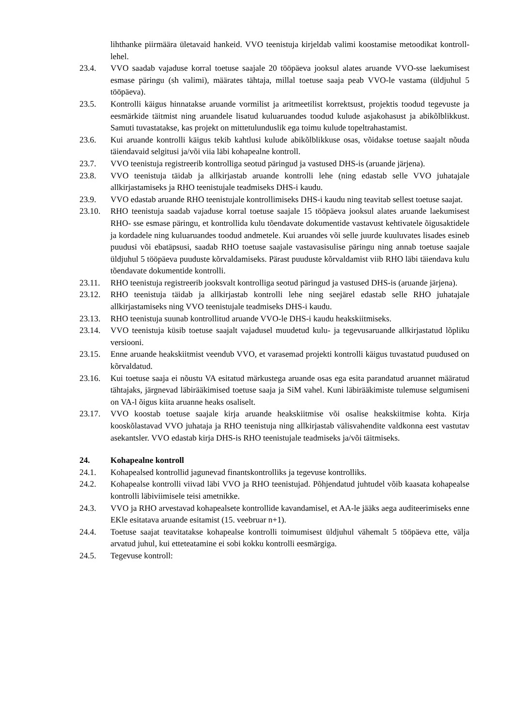lihthanke piirmäära ületavaid hankeid. VVO teenistuja kirjeldab valimi koostamise metoodikat kontroll-lehel.
23.4. VVO saadab vajaduse korral toetuse saajale 20 tööpäeva jooksul alates aruande VVO-sse laekumisest esmase päringu (sh valimi), määrates tähtaja, millal toetuse saaja peab VVO-le vastama (üldjuhul 5 tööpäeva).
23.5. Kontrolli käigus hinnatakse aruande vormilist ja aritmeetilist korrektsust, projektis toodud tegevuste ja eesmärkide täitmist ning aruandele lisatud kuluaruandes toodud kulude asjakohasust ja abikõlblikkust. Samuti tuvastatakse, kas projekt on mittetulunduslik ega toimu kulude topeltrahastamist.
23.6. Kui aruande kontrolli käigus tekib kahtlusi kulude abikõlblikkuse osas, võidakse toetuse saajalt nõuda täiendavaid selgitusi ja/või viia läbi kohapealne kontroll.
23.7. VVO teenistuja registreerib kontrolliga seotud päringud ja vastused DHS-is (aruande järjena).
23.8. VVO teenistuja täidab ja allkirjastab aruande kontrolli lehe (ning edastab selle VVO juhatajale allkirjastamiseks ja RHO teenistujale teadmiseks DHS-i kaudu.
23.9. VVO edastab aruande RHO teenistujale kontrollimiseks DHS-i kaudu ning teavitab sellest toetuse saajat.
23.10. RHO teenistuja saadab vajaduse korral toetuse saajale 15 tööpäeva jooksul alates aruande laekumisest RHO- sse esmase päringu, et kontrollida kulu tõendavate dokumentide vastavust kehtivatele õigusaktidele ja kordadele ning kuluaruandes toodud andmetele. Kui aruandes või selle juurde kuuluvates lisades esineb puudusi või ebatäpsusi, saadab RHO toetuse saajale vastavasisulise päringu ning annab toetuse saajale üldjuhul 5 tööpäeva puuduste kõrvaldamiseks. Pärast puuduste kõrvaldamist viib RHO läbi täiendava kulu tõendavate dokumentide kontrolli.
23.11. RHO teenistuja registreerib jooksvalt kontrolliga seotud päringud ja vastused DHS-is (aruande järjena).
23.12. RHO teenistuja täidab ja allkirjastab kontrolli lehe ning seejärel edastab selle RHO juhatajale allkirjastamiseks ning VVO teenistujale teadmiseks DHS-i kaudu.
23.13. RHO teenistuja suunab kontrollitud aruande VVO-le DHS-i kaudu heakskiitmiseks.
23.14. VVO teenistuja küsib toetuse saajalt vajadusel muudetud kulu- ja tegevusaruande allkirjastatud lõpliku versiooni.
23.15. Enne aruande heakskiitmist veendub VVO, et varasemad projekti kontrolli käigus tuvastatud puudused on kõrvaldatud.
23.16. Kui toetuse saaja ei nõustu VA esitatud märkustega aruande osas ega esita parandatud aruannet määratud tähtajaks, järgnevad läbirääkimised toetuse saaja ja SiM vahel. Kuni läbirääkimiste tulemuse selgumiseni on VA-l õigus kiita aruanne heaks osaliselt.
23.17. VVO koostab toetuse saajale kirja aruande heakskiitmise või osalise heakskiitmise kohta. Kirja kooskõlastavad VVO juhataja ja RHO teenistuja ning allkirjastab välisvahendite valdkonna eest vastutav asekantsler. VVO edastab kirja DHS-is RHO teenistujale teadmiseks ja/või täitmiseks.
24. Kohapealne kontroll
24.1. Kohapealsed kontrollid jagunevad finantskontrolliks ja tegevuse kontrolliks.
24.2. Kohapealse kontrolli viivad läbi VVO ja RHO teenistujad. Põhjendatud juhtudel võib kaasata kohapealse kontrolli läbiviimisele teisi ametnikke.
24.3. VVO ja RHO arvestavad kohapealsete kontrollide kavandamisel, et AA-le jääks aega auditeerimiseks enne EKle esitatava aruande esitamist (15. veebruar n+1).
24.4. Toetuse saajat teavitatakse kohapealse kontrolli toimumisest üldjuhul vähemalt 5 tööpäeva ette, välja arvatud juhul, kui etteteatamine ei sobi kokku kontrolli eesmärgiga.
24.5. Tegevuse kontroll: